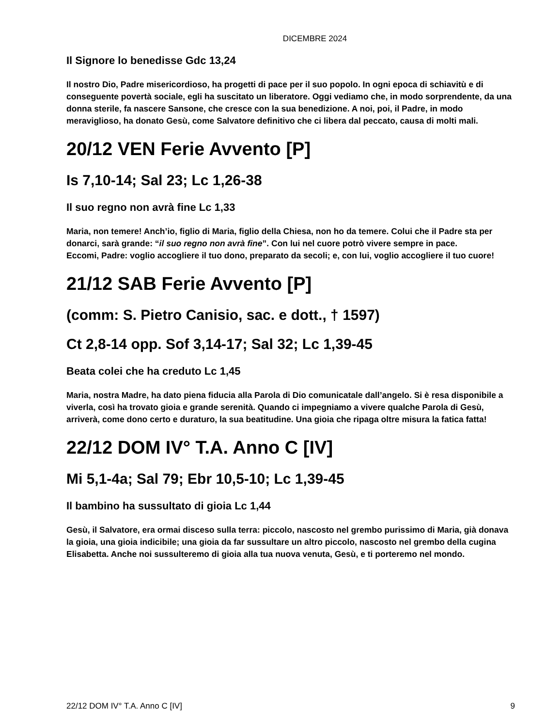DICEMBRE 2024
Il Signore lo benedisse Gdc 13,24
Il nostro Dio, Padre misericordioso, ha progetti di pace per il suo popolo. In ogni epoca di schiavitù e di conseguente povertà sociale, egli ha suscitato un liberatore. Oggi vediamo che, in modo sorprendente, da una donna sterile, fa nascere Sansone, che cresce con la sua benedizione. A noi, poi, il Padre, in modo meraviglioso, ha donato Gesù, come Salvatore definitivo che ci libera dal peccato, causa di molti mali.
20/12 VEN Ferie Avvento [P]
Is 7,10-14; Sal 23; Lc 1,26-38
Il suo regno non avrà fine Lc 1,33
Maria, non temere! Anch’io, figlio di Maria, figlio della Chiesa, non ho da temere. Colui che il Padre sta per donarci, sarà grande: “il suo regno non avrà fine”. Con lui nel cuore potrò vivere sempre in pace.
Eccomi, Padre: voglio accogliere il tuo dono, preparato da secoli; e, con lui, voglio accogliere il tuo cuore!
21/12 SAB Ferie Avvento [P]
(comm: S. Pietro Canisio, sac. e dott., † 1597)
Ct 2,8-14 opp. Sof 3,14-17; Sal 32; Lc 1,39-45
Beata colei che ha creduto Lc 1,45
Maria, nostra Madre, ha dato piena fiducia alla Parola di Dio comunicatale dall’angelo. Si è resa disponibile a viverla, così ha trovato gioia e grande serenità. Quando ci impegniamo a vivere qualche Parola di Gesù, arriverà, come dono certo e duraturo, la sua beatitudine. Una gioia che ripaga oltre misura la fatica fatta!
22/12 DOM IV° T.A. Anno C [IV]
Mi 5,1-4a; Sal 79; Ebr 10,5-10; Lc 1,39-45
Il bambino ha sussultato di gioia Lc 1,44
Gesù, il Salvatore, era ormai disceso sulla terra: piccolo, nascosto nel grembo purissimo di Maria, già donava la gioia, una gioia indicibile; una gioia da far sussultare un altro piccolo, nascosto nel grembo della cugina Elisabetta. Anche noi sussulteremo di gioia alla tua nuova venuta, Gesù, e ti porteremo nel mondo.
22/12 DOM IV° T.A. Anno C [IV] 9